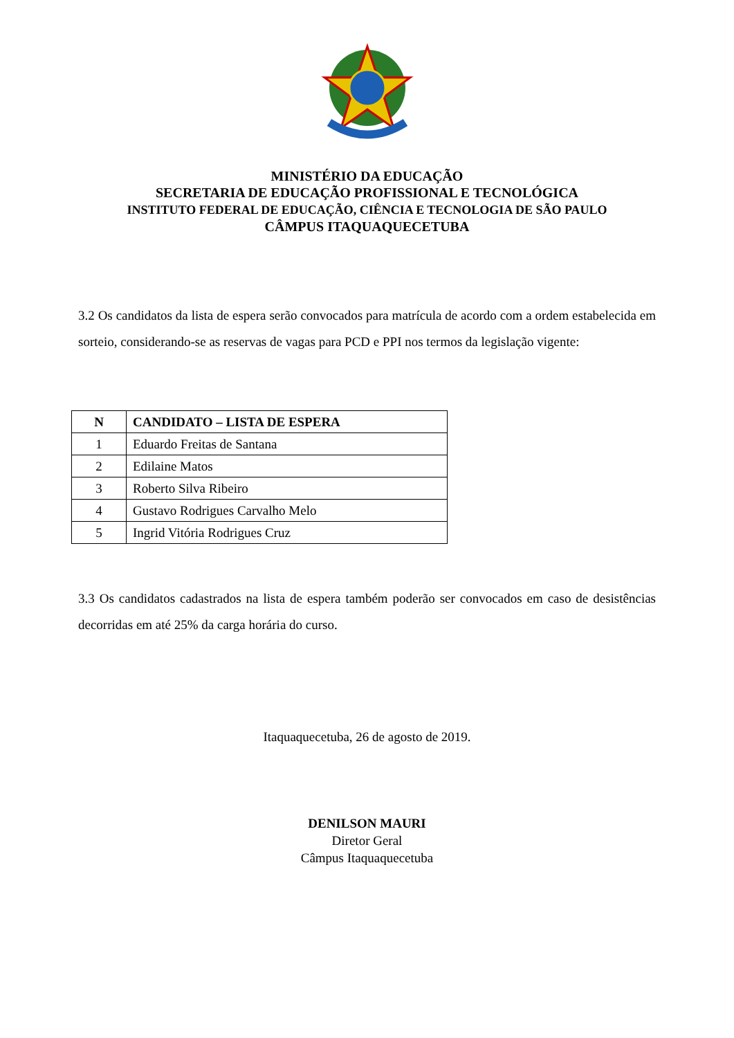MINISTÉRIO DA EDUCAÇÃO
SECRETARIA DE EDUCAÇÃO PROFISSIONAL E TECNOLÓGICA
INSTITUTO FEDERAL DE EDUCAÇÃO, CIÊNCIA E TECNOLOGIA DE SÃO PAULO
CÂMPUS ITAQUAQUECETUBA
3.2 Os candidatos da lista de espera serão convocados para matrícula de acordo com a ordem estabelecida em sorteio, considerando-se as reservas de vagas para PCD e PPI nos termos da legislação vigente:
| N | CANDIDATO – LISTA DE ESPERA |
| --- | --- |
| 1 | Eduardo Freitas de Santana |
| 2 | Edilaine Matos |
| 3 | Roberto Silva Ribeiro |
| 4 | Gustavo Rodrigues Carvalho Melo |
| 5 | Ingrid Vitória Rodrigues Cruz |
3.3 Os candidatos cadastrados na lista de espera também poderão ser convocados em caso de desistências decorridas em até 25% da carga horária do curso.
Itaquaquecetuba, 26 de agosto de 2019.
DENILSON MAURI
Diretor Geral
Câmpus Itaquaquecetuba